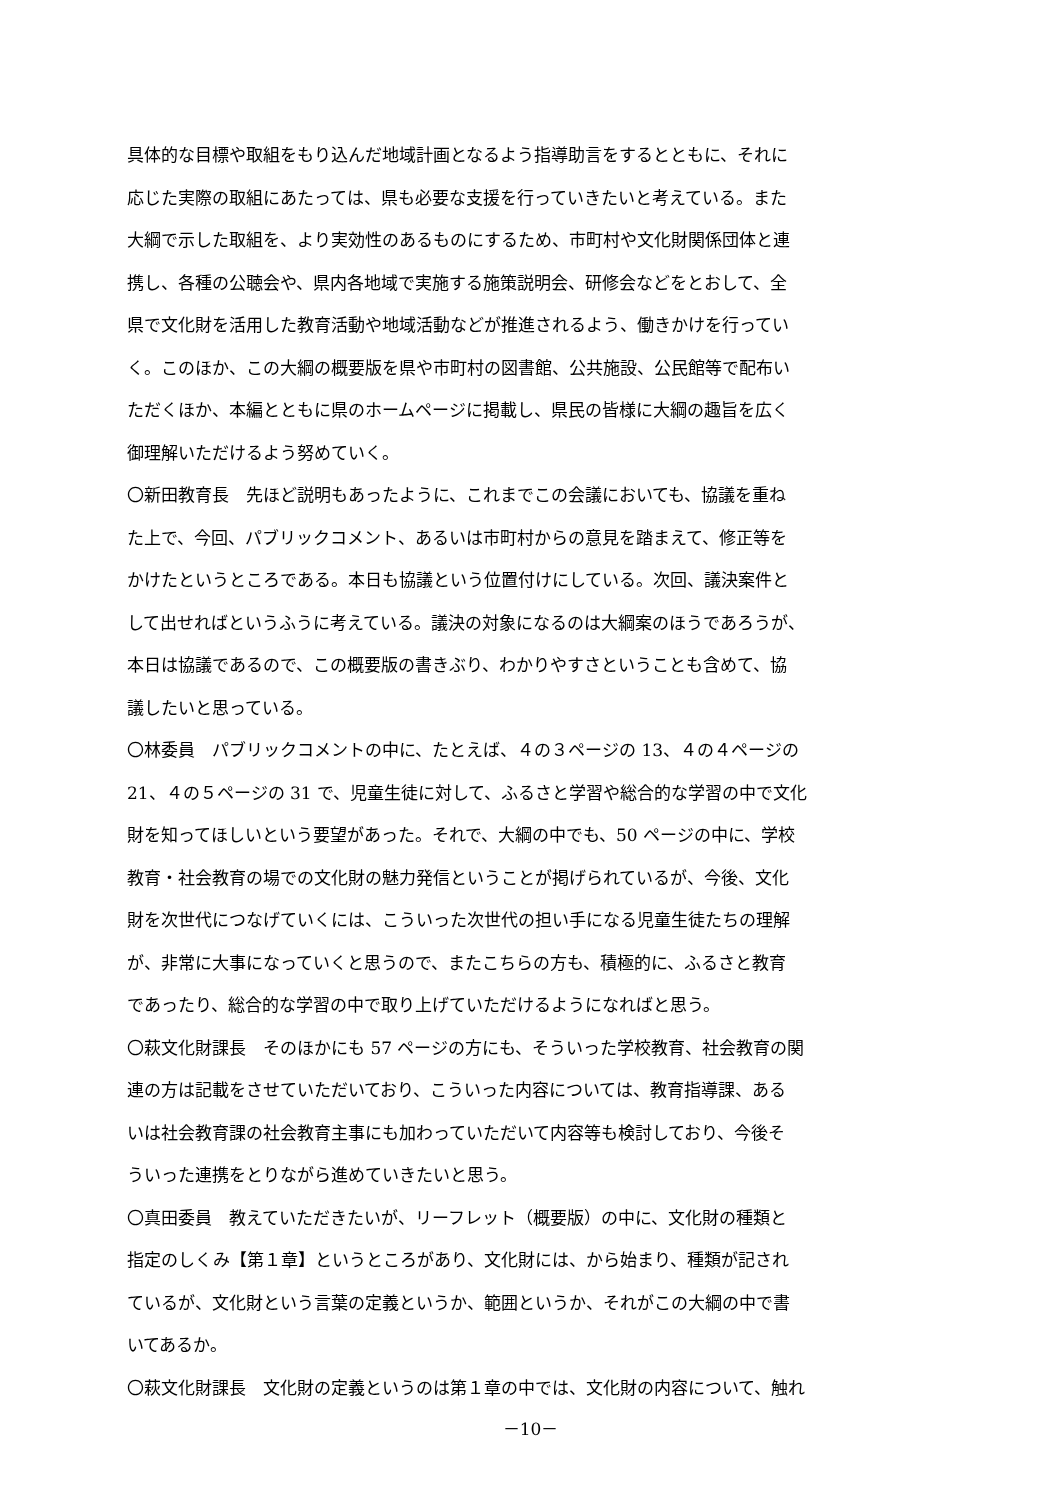具体的な目標や取組をもり込んだ地域計画となるよう指導助言をするとともに、それに
応じた実際の取組にあたっては、県も必要な支援を行っていきたいと考えている。また
大綱で示した取組を、より実効性のあるものにするため、市町村や文化財関係団体と連
携し、各種の公聴会や、県内各地域で実施する施策説明会、研修会などをとおして、全
県で文化財を活用した教育活動や地域活動などが推進されるよう、働きかけを行ってい
く。このほか、この大綱の概要版を県や市町村の図書館、公共施設、公民館等で配布い
ただくほか、本編とともに県のホームページに掲載し、県民の皆様に大綱の趣旨を広く
御理解いただけるよう努めていく。
〇新田教育長　先ほど説明もあったように、これまでこの会議においても、協議を重ね
た上で、今回、パブリックコメント、あるいは市町村からの意見を踏まえて、修正等を
かけたというところである。本日も協議という位置付けにしている。次回、議決案件と
して出せればというふうに考えている。議決の対象になるのは大綱案のほうであろうが、
本日は協議であるので、この概要版の書きぶり、わかりやすさということも含めて、協
議したいと思っている。
〇林委員　パブリックコメントの中に、たとえば、４の３ページの 13、４の４ページの
21、４の５ページの 31 で、児童生徒に対して、ふるさと学習や総合的な学習の中で文化
財を知ってほしいという要望があった。それで、大綱の中でも、50 ページの中に、学校
教育・社会教育の場での文化財の魅力発信ということが掲げられているが、今後、文化
財を次世代につなげていくには、こういった次世代の担い手になる児童生徒たちの理解
が、非常に大事になっていくと思うので、またこちらの方も、積極的に、ふるさと教育
であったり、総合的な学習の中で取り上げていただけるようになればと思う。
〇萩文化財課長　そのほかにも 57 ページの方にも、そういった学校教育、社会教育の関
連の方は記載をさせていただいており、こういった内容については、教育指導課、ある
いは社会教育課の社会教育主事にも加わっていただいて内容等も検討しており、今後そ
ういった連携をとりながら進めていきたいと思う。
〇真田委員　教えていただきたいが、リーフレット（概要版）の中に、文化財の種類と
指定のしくみ【第１章】というところがあり、文化財には、から始まり、種類が記され
ているが、文化財という言葉の定義というか、範囲というか、それがこの大綱の中で書
いてあるか。
〇萩文化財課長　文化財の定義というのは第１章の中では、文化財の内容について、触れ
－10－